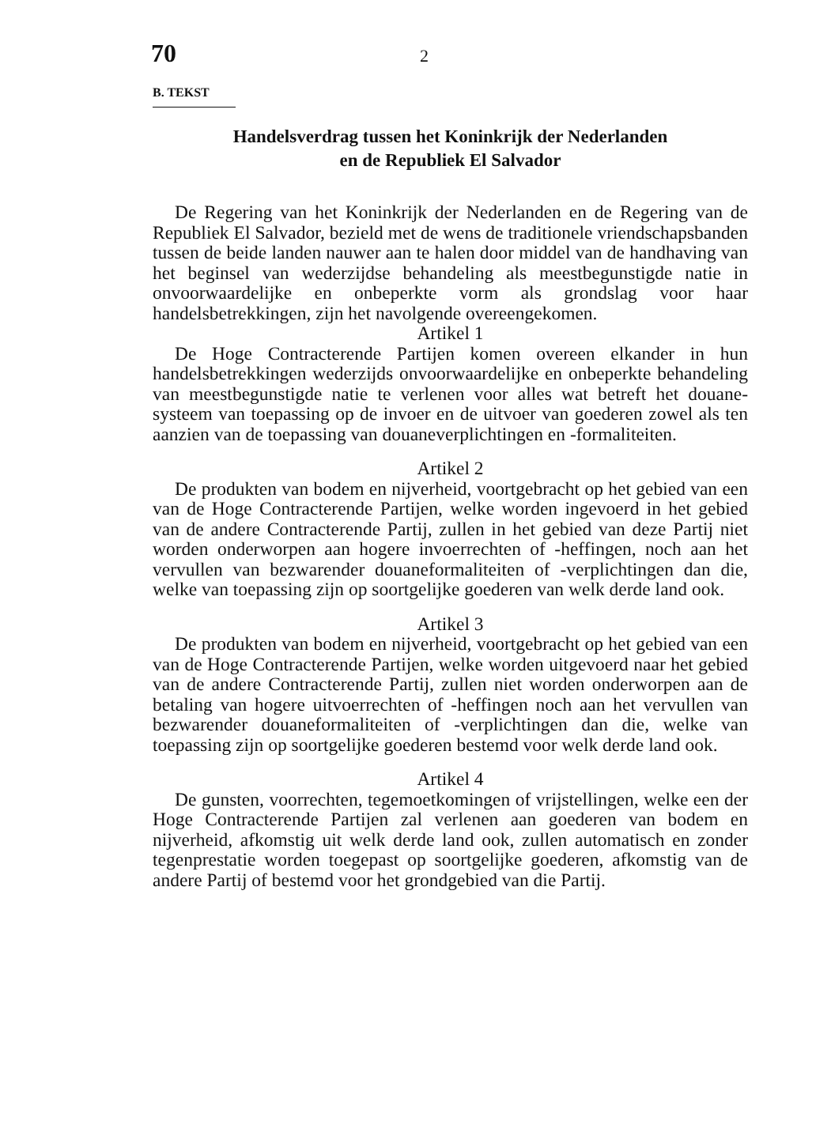70 2
B. TEKST
Handelsverdrag tussen het Koninkrijk der Nederlanden
en de Republiek El Salvador
De Regering van het Koninkrijk der Nederlanden en de Regering van de Republiek El Salvador, bezield met de wens de traditionele vriendschapsbanden tussen de beide landen nauwer aan te halen door middel van de handhaving van het beginsel van wederzijdse behandeling als meestbegunstigde natie in onvoorwaardelijke en onbeperkte vorm als grondslag voor haar handelsbetrekkingen, zijn het navolgende overeengekomen.
Artikel 1
De Hoge Contracterende Partijen komen overeen elkander in hun handelsbetrekkingen wederzijds onvoorwaardelijke en onbeperkte behandeling van meestbegunstigde natie te verlenen voor alles wat betreft het douane-systeem van toepassing op de invoer en de uitvoer van goederen zowel als ten aanzien van de toepassing van douaneverplichtingen en -formaliteiten.
Artikel 2
De produkten van bodem en nijverheid, voortgebracht op het gebied van een van de Hoge Contracterende Partijen, welke worden ingevoerd in het gebied van de andere Contracterende Partij, zullen in het gebied van deze Partij niet worden onderworpen aan hogere invoerrechten of -heffingen, noch aan het vervullen van bezwarender douaneformaliteiten of -verplichtingen dan die, welke van toepassing zijn op soortgelijke goederen van welk derde land ook.
Artikel 3
De produkten van bodem en nijverheid, voortgebracht op het gebied van een van de Hoge Contracterende Partijen, welke worden uitgevoerd naar het gebied van de andere Contracterende Partij, zullen niet worden onderworpen aan de betaling van hogere uitvoerrechten of -heffingen noch aan het vervullen van bezwarender douaneformaliteiten of -verplichtingen dan die, welke van toepassing zijn op soortgelijke goederen bestemd voor welk derde land ook.
Artikel 4
De gunsten, voorrechten, tegemoetkomingen of vrijstellingen, welke een der Hoge Contracterende Partijen zal verlenen aan goederen van bodem en nijverheid, afkomstig uit welk derde land ook, zullen automatisch en zonder tegenprestatie worden toegepast op soortgelijke goederen, afkomstig van de andere Partij of bestemd voor het grondgebied van die Partij.